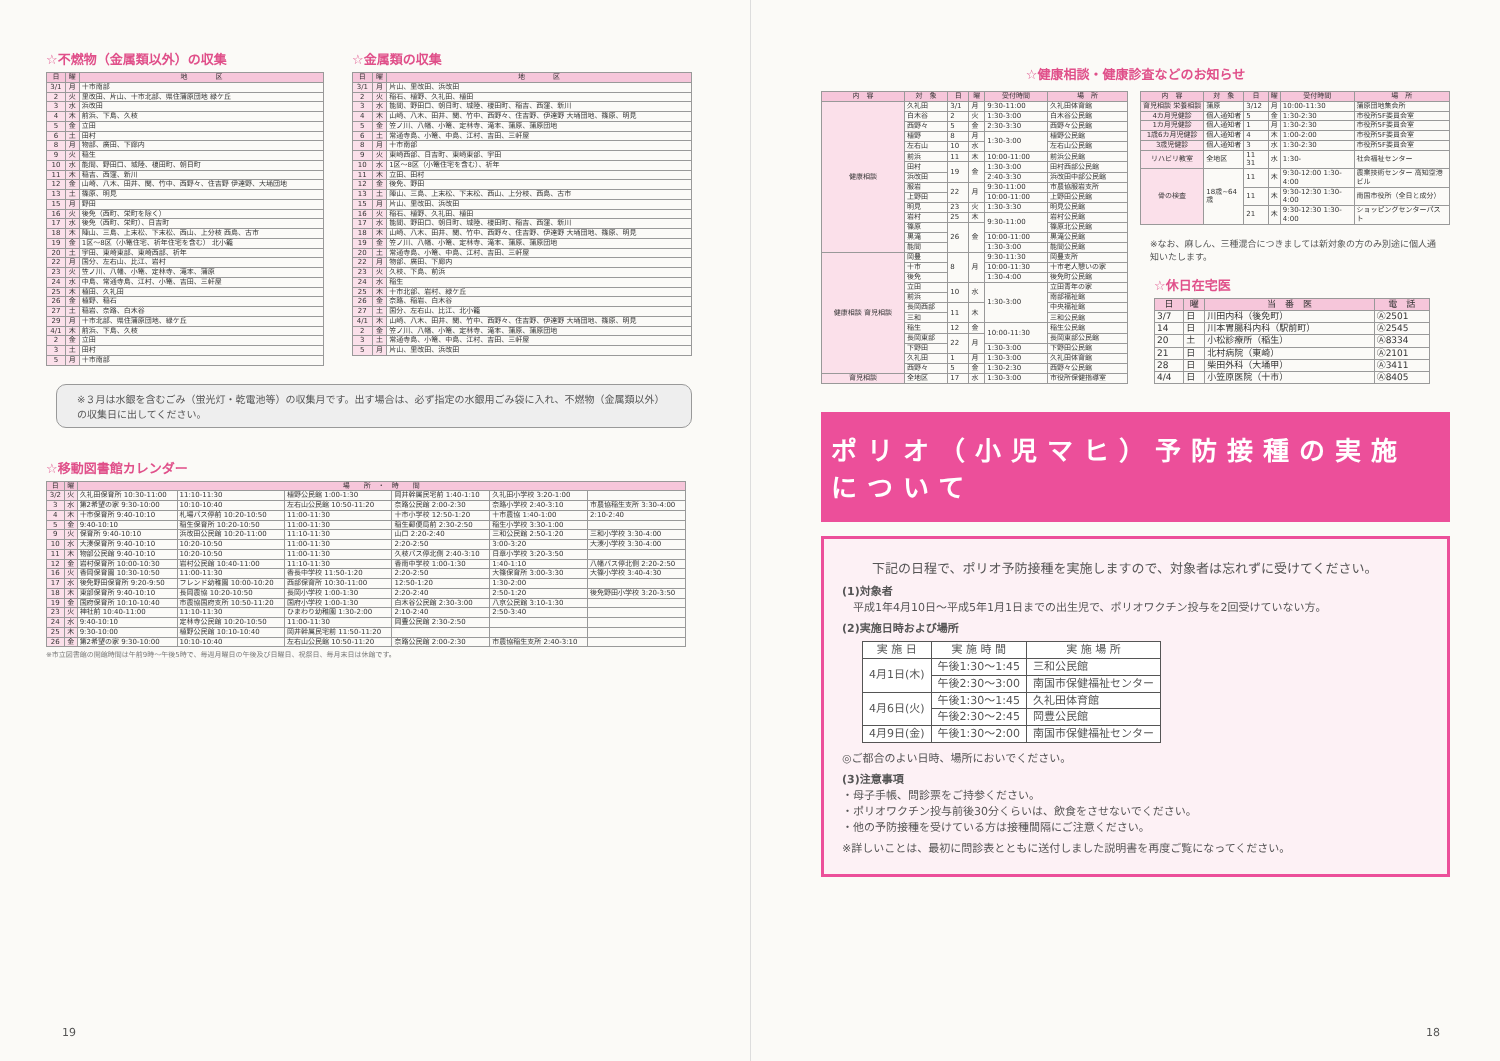☆不燃物（金属類以外）の収集
| 日 | 曜 | 地 区 |
| --- | --- | --- |
| 3/1 | 月 | 十市南部 |
| 2 | 火 | 里改田、片山、十市北部、県住蒲原団地 緑ケ丘 |
| 3 | 水 | 浜改田 |
| 4 | 木 | 前浜、下島、久枝 |
| 5 | 金 | 立田 |
| 6 | 土 | 田村 |
| 8 | 月 | 物部、廣田、下廊内 |
| 9 | 火 | 稲生 |
| 10 | 水 | 能間、野田口、城陸、榎田町、朝日町 |
| 11 | 木 | 稲吉、西窪、新川 |
| 12 | 金 | 山崎、八木、田井、関、竹中、西野々、住吉野 伊達野、大埇団地 |
| 13 | 土 | 篠原、明見 |
| 15 | 月 | 野田 |
| 16 | 火 | 後免（西町、栄町を除く） |
| 17 | 水 | 後免（西町、栄町）、日吉町 |
| 18 | 木 | 陣山、三島、上末松、下末松、西山、上分枝 西島、古市 |
| 19 | 金 | 1区～8区（小篭住宅、祈年住宅を含む） 北小籠 |
| 20 | 土 | 宇田、東崎東部、東崎西部、祈年 |
| 22 | 月 | 国分、左右山、比江、岩村 |
| 23 | 火 | 笠ノ川、八幡、小篭、定林寺、滝本、蒲原 |
| 24 | 水 | 中島、常通寺島、江村、小篭、吉田、三軒屋 |
| 25 | 木 | 植田、久礼田 |
| 26 | 金 | 植野、稲石 |
| 27 | 土 | 稲岩、奈路、白木谷 |
| 29 | 月 | 十市北部、県住蒲原団地、緑ケ丘 |
| 4/1 | 木 | 前浜、下島、久枝 |
| 2 | 金 | 立田 |
| 3 | 土 | 田村 |
| 5 | 月 | 十市南部 |
☆金属類の収集
| 日 | 曜 | 地 区 |
| --- | --- | --- |
| 3/1 | 月 | 片山、里改田、浜改田 |
| 2 | 火 | 稲石、植野、久礼田、植田 |
| 3 | 水 | 能間、野田口、朝日町、城陸、榎田町、稲吉、西窪、新川 |
| 4 | 木 | 山崎、八木、田井、関、竹中、西野々、住吉野、伊達野 大埇団地、篠原、明見 |
| 5 | 金 | 笠ノ川、八幡、小篭、定林寺、滝本、蒲原、蒲原団地 |
| 6 | 土 | 常通寺島、小篭、中島、江村、吉田、三軒屋 |
| 8 | 月 | 十市南部 |
| 9 | 火 | 東崎西部、日吉町、東崎東部、宇田 |
| 10 | 水 | 1区～8区（小篭住宅を含む）、祈年 |
| 11 | 木 | 立田、田村 |
| 12 | 金 | 後免、野田 |
| 13 | 土 | 陣山、三島、上末松、下末松、西山、上分枝、西島、古市 |
| 15 | 月 | 片山、里改田、浜改田 |
| 16 | 火 | 稲石、植野、久礼田、植田 |
| 17 | 水 | 能間、野田口、朝日町、城陸、榎田町、稲吉、西窪、新川 |
| 18 | 木 | 山崎、八木、田井、関、竹中、西野々、住吉野、伊達野 大埇団地、篠原、明見 |
| 19 | 金 | 笠ノ川、八幡、小篭、定林寺、滝本、蒲原、蒲原団地 |
| 20 | 土 | 常通寺島、小篭、中島、江村、吉田、三軒屋 |
| 22 | 月 | 物部、廣田、下廊内 |
| 23 | 火 | 久枝、下島、前浜 |
| 24 | 水 | 稲生 |
| 25 | 木 | 十市北部、岩村、緑ケ丘 |
| 26 | 金 | 奈路、稲岩、白木谷 |
| 27 | 土 | 国分、左右山、比江、北小籠 |
| 4/1 | 木 | 山崎、八木、田井、関、竹中、西野々、住吉野、伊達野 大埇団地、篠原、明見 |
| 2 | 金 | 笠ノ川、八幡、小篭、定林寺、滝本、蒲原、蒲原団地 |
| 3 | 土 | 常通寺島、小篭、中島、江村、吉田、三軒屋 |
| 5 | 月 | 片山、里改田、浜改田 |
※３月は水銀を含むごみ（蛍光灯・乾電池等）の収集月です。出す場合は、必ず指定の水銀用ごみ袋に入れ、不燃物（金属類以外）の収集日に出してください。
☆移動図書館カレンダー
| 日 | 曜 | 場 所 ・ 時 間 | | | | | |
| --- | --- | --- | --- | --- | --- | --- | --- |
| 3/2 | 火 | 久礼田保育所 10:30-11:00 | 11:10-11:30 | 植野公民館 1:00-1:30 | 岡井幹属民宅前 1:40-1:10 | 久礼田小学校 3:20-1:00 | |
| 3 | 水 | 第2希望の家 9:30-10:00 | 10:10-10:40 | 左右山公民館 10:50-11:20 | 奈路公民館 2:00-2:30 | 奈路小学校 2:40-3:10 | 市農協稲生支所 3:30-4:00 |
| 4 | 木 | 十市保育所 9:40-10:10 | 札場バス停前 10:20-10:50 | 11:00-11:30 | 十市小学校 12:50-1:20 | 十市農協 1:40-1:00 | 2:10-2:40 |
| 5 | 金 | 9:40-10:10 | 稲生保育所 10:20-10:50 | 11:00-11:30 | 稲生郵便局前 2:30-2:50 | 稲生小学校 3:30-1:00 | |
| 9 | 火 | 保育所 9:40-10:10 | 浜改田公民館 10:20-11:00 | 11:10-11:30 | 山口 2:20-2:40 | 三和公民館 2:50-1:20 | 三和小学校 3:30-4:00 |
| 10 | 水 | 大湊保育所 9:40-10:10 | 10:20-10:50 | 11:00-11:30 | 2:20-2:50 | 3:00-3:20 | 大湊小学校 3:30-4:00 |
| 11 | 木 | 物部公民館 9:40-10:10 | 10:20-10:50 | 11:00-11:30 | 久枝バス停北側 2:40-3:10 | 日章小学校 3:20-3:50 | |
| 12 | 金 | 岩村保育所 10:00-10:30 | 岩村公民館 10:40-11:00 | 11:10-11:30 | 香南中学校 1:00-1:30 | 1:40-1:10 | 八幡バス停北側 2:20-2:50 |
| 16 | 火 | 香岡保育園 10:30-10:50 | 11:00-11:30 | 香長中学校 11:50-1:20 | 2:20-2:50 | 大篠保育所 3:00-3:30 | 大篠小学校 3:40-4:30 |
| 17 | 水 | 後免野田保育所 9:20-9:50 | フレンド幼稚園 10:00-10:20 | 西部保育所 10:30-11:00 | 12:50-1:20 | 1:30-2:00 | |
| 18 | 木 | 東部保育所 9:40-10:10 | 長岡農協 10:20-10:50 | 長岡小学校 1:00-1:30 | 2:20-2:40 | 2:50-1:20 | 後免野田小学校 3:20-3:50 |
| 19 | 金 | 国府保育所 10:10-10:40 | 市農協国府支所 10:50-11:20 | 国府小学校 1:00-1:30 | 白木谷公民館 2:30-3:00 | 八京公民館 3:10-1:30 | |
| 23 | 火 | 神社前 10:40-11:00 | 11:10-11:30 | ひまわり幼稚園 1:30-2:00 | 2:10-2:40 | 2:50-3:40 | |
| 24 | 水 | 9:40-10:10 | 定林寺公民館 10:20-10:50 | 11:00-11:30 | 岡豊公民館 2:30-2:50 | | |
| 25 | 木 | 9:30-10:00 | 植野公民館 10:10-10:40 | 岡井幹属民宅前 11:50-11:20 | | | |
| 26 | 金 | 第2希望の家 9:30-10:00 | 10:10-10:40 | 左右山公民館 10:50-11:20 | 奈路公民館 2:00-2:30 | 市農協稲生支所 2:40-3:10 | |
※市立図書館の開館時間は午前9時～午後5時で、毎週月曜日の午後及び日曜日、祝祭日、毎月末日は休館です。
19
☆健康相談・健康診査などのお知らせ
| 内 容 | 対 象 | 日 | 曜 | 受付時間 | 場 所 |
| --- | --- | --- | --- | --- | --- |
| 健康相談 | 久礼田 | 3/1 | 月 | 9:30-11:00 | 久礼田体育館 |
| | 白木谷 | 2 | 火 | 1:30-3:00 | 白木谷公民館 |
| | 西野々 | 5 | 金 | 2:30-3:30 | 西野々公民館 |
| | 植野 | 8 | 月 | 1:30-3:00 | 植野公民館 |
| | 左右山 | 10 | 水 | | 左右山公民館 |
| | 前浜 | 11 | 木 | 10:00-11:00 | 前浜公民館 |
| | 田村 | 19 | 金 | 1:30-3:00 | 田村西部公民館 |
| | 浜改田 | | | 2:40-3:30 | 浜改田中部公民館 |
| | 服岩 | 22 | 月 | 9:30-11:00 | 市農協服岩支所 |
| | 上野田 | | | 10:00-11:00 | 上野田公民館 |
| | 明見 | 23 | 火 | 1:30-3:30 | 明見公民館 |
| | 岩村 | 25 | 木 | 9:30-11:00 | 岩村公民館 |
| | 篠原 | 26 | 金 | | 篠原北公民館 |
| | 黒滝 | | | 10:00-11:00 | 黒滝公民館 |
| | 能間 | | | 1:30-3:00 | 能間公民館 |
| 健康相談 育児相談 | 岡豊 | 8 | 月 | 9:30-11:30 | 岡豊支所 |
| | 十市 | | | 10:00-11:30 | 十市老人憩いの家 |
| | 後免 | | | 1:30-4:00 | 後免町公民館 |
| | 立田 | 10 | 水 | 1:30-3:00 | 立田青年の家 |
| | 前浜 | | | | 南部福祉館 |
| | 長岡西部 | 11 | 木 | | 中央福祉館 |
| | 三和 | | | | 三和公民館 |
| | 稲生 | 12 | 金 | 10:00-11:30 | 稲生公民館 |
| | 長岡東部 | 22 | 月 | | 長岡東部公民館 |
| | 下野田 | | | 1:30-3:00 | 下野田公民館 |
| | 久礼田 | 1 | 月 | 1:30-3:00 | 久礼田体育館 |
| | 西野々 | 5 | 金 | 1:30-2:30 | 西野々公民館 |
| 育児相談 | 全地区 | 17 | 水 | 1:30-3:00 | 市役所保健指導室 |
| 内 容 | 対 象 | 日 | 曜 | 受付時間 | 場 所 |
| --- | --- | --- | --- | --- | --- |
| 育児相談 栄養相談 | 蒲原 | 3/12 | 月 | 10:00-11:30 | 蒲原団地集会所 |
| 4カ月児健診 | 個人通知者 | 5 | 金 | 1:30-2:30 | 市役所5F委員会室 |
| 1カ月児健診 | 個人通知者 | 1 | 月 | 1:30-2:30 | 市役所5F委員会室 |
| 1歳6カ月児健診 | 個人通知者 | 4 | 木 | 1:00-2:00 | 市役所5F委員会室 |
| 3歳児健診 | 個人通知者 | 3 | 水 | 1:30-2:30 | 市役所5F委員会室 |
| リハビリ教室 | 全地区 | 11 31 | 水 | 1:30- | 社会福祉センター |
| 骨の検査 | 18歳~64歳 | 11 | 木 | 9:30-12:00 1:30-4:00 | 農業技術センター 高知空港ビル |
| | | 11 | 木 | 9:30-12:30 1:30-4:00 | 南国市役所（全日と成分） |
| | | 21 | 木 | 9:30-12:30 1:30-4:00 | ショッピングセンターパスト |
※なお、麻しん、三種混合につきましては新対象の方のみ別途に個人通知いたします。
☆休日在宅医
| 日 | 曜 | 当 番 医 | 電 話 |
| --- | --- | --- | --- |
| 3/7 | 日 | 川田内科（後免町） | Ⓐ2501 |
| 14 | 日 | 川本胃腸科内科（駅前町） | Ⓐ2545 |
| 20 | 土 | 小松診療所（稲生） | Ⓐ8334 |
| 21 | 日 | 北村病院（東崎） | Ⓐ2101 |
| 28 | 日 | 柴田外科（大埇甲） | Ⓐ3411 |
| 4/4 | 日 | 小笠原医院（十市） | Ⓐ8405 |
ポリオ（小児マヒ）予防接種の実施について
下記の日程で、ポリオ予防接種を実施しますので、対象者は忘れずに受けてください。
(1)対象者
　平成1年4月10日～平成5年1月1日までの出生児で、ポリオワクチン投与を2回受けていない方。
(2)実施日時および場所
| 実 施 日 | 実 施 時 間 | 実 施 場 所 |
| --- | --- | --- |
| 4月1日(木) | 午後1:30～1:45 | 三和公民館 |
| | 午後2:30～3:00 | 南国市保健福祉センター |
| 4月6日(火) | 午後1:30～1:45 | 久礼田体育館 |
| | 午後2:30～2:45 | 岡豊公民館 |
| 4月9日(金) | 午後1:30～2:00 | 南国市保健福祉センター |
◎ご都合のよい日時、場所においでください。
(3)注意事項
・母子手帳、問診票をご持参ください。
・ポリオワクチン投与前後30分くらいは、飲食をさせないでください。
・他の予防接種を受けている方は接種間隔にご注意ください。
※詳しいことは、最初に問診表とともに送付しました説明書を再度ご覧になってください。
18